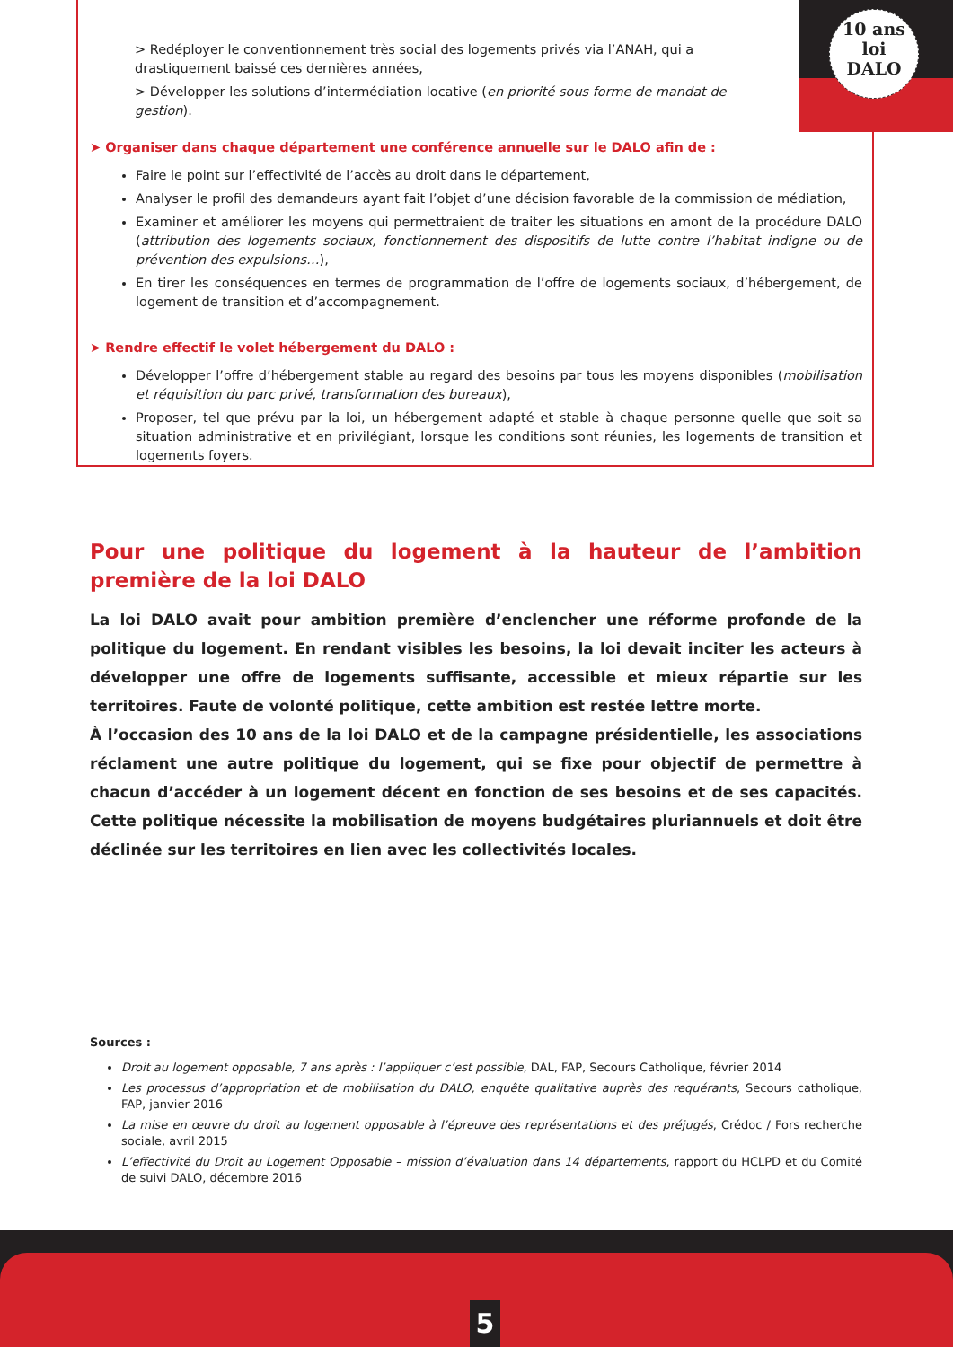10 ans
loi
DALO
> Redéployer le conventionnement très social des logements privés via l’ANAH, qui a drastiquement baissé ces dernières années,
> Développer les solutions d’intermédiation locative (en priorité sous forme de mandat de gestion).
➤ Organiser dans chaque département une conférence annuelle sur le DALO afin de :
Faire le point sur l’effectivité de l’accès au droit dans le département,
Analyser le profil des demandeurs ayant fait l’objet d’une décision favorable de la commission de médiation,
Examiner et améliorer les moyens qui permettraient de traiter les situations en amont de la procédure DALO (attribution des logements sociaux, fonctionnement des dispositifs de lutte contre l’habitat indigne ou de prévention des expulsions…),
En tirer les conséquences en termes de programmation de l’offre de logements sociaux, d’hébergement, de logement de transition et d’accompagnement.
➤ Rendre effectif le volet hébergement du DALO :
Développer l’offre d’hébergement stable au regard des besoins par tous les moyens disponibles (mobilisation et réquisition du parc privé, transformation des bureaux),
Proposer, tel que prévu par la loi, un hébergement adapté et stable à chaque personne quelle que soit sa situation administrative et en privilégiant, lorsque les conditions sont réunies, les logements de transition et logements foyers.
Pour une politique du logement à la hauteur de l’ambition première de la loi DALO
La loi DALO avait pour ambition première d’enclencher une réforme profonde de la politique du logement. En rendant visibles les besoins, la loi devait inciter les acteurs à développer une offre de logements suffisante, accessible et mieux répartie sur les territoires. Faute de volonté politique, cette ambition est restée lettre morte.
À l’occasion des 10 ans de la loi DALO et de la campagne présidentielle, les associations réclament une autre politique du logement, qui se fixe pour objectif de permettre à chacun d’accéder à un logement décent en fonction de ses besoins et de ses capacités. Cette politique nécessite la mobilisation de moyens budgétaires pluriannuels et doit être déclinée sur les territoires en lien avec les collectivités locales.
Sources :
Droit au logement opposable, 7 ans après : l’appliquer c’est possible, DAL, FAP, Secours Catholique, février 2014
Les processus d’appropriation et de mobilisation du DALO, enquête qualitative auprès des requérants, Secours catholique, FAP, janvier 2016
La mise en œuvre du droit au logement opposable à l’épreuve des représentations et des préjugés, Crédoc / Fors recherche sociale, avril 2015
L’effectivité du Droit au Logement Opposable – mission d’évaluation dans 14 départements, rapport du HCLPD et du Comité de suivi DALO, décembre 2016
5